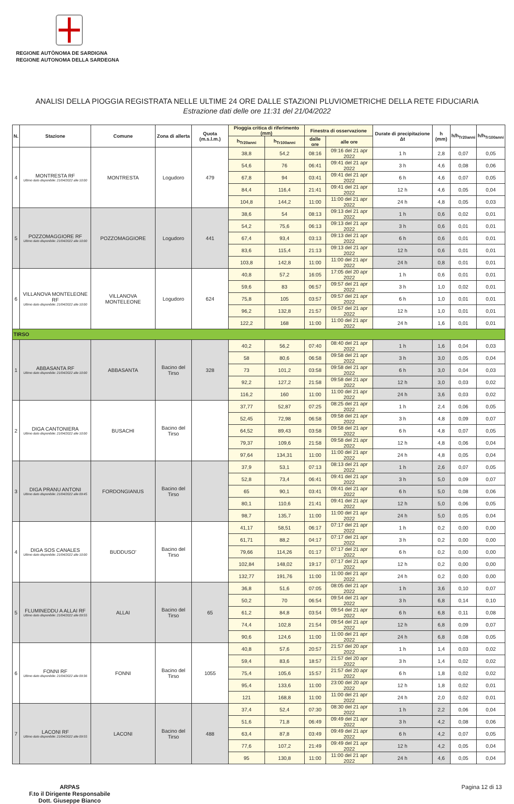REGIONE AUTÒNOMA DE SARDIGNA
REGIONE AUTONOMA DELLA SARDEGNA
ANALISI DELLA PIOGGIA REGISTRATA NELLE ULTIME 24 ORE DALLE STAZIONI PLUVIOMETRICHE DELLA RETE FIDUCIARIA
Estrazione dati delle ore 11:31 del 21/04/2022
| N. | Stazione | Comune | Zona di allerta | Quota (m.s.l.m.) | Pioggia critica di riferimento (mm) | | Finestra di osservazione | | Durate di precipitazione Δt | h (mm) | h/h<sub>Tr20anni</sub> | h/h<sub>Tr100anni</sub> |
| --- | --- | --- | --- | --- | --- | --- | --- | --- | --- | --- | --- | --- |
| | | | | | h<sub>Tr20anni</sub> | h<sub>Tr100anni</sub> | dalle ore | alle ore | | | | |
| 4 | MONTRESTA RF Ultimo dato disponibile: 21/04/2022 alle 10:00 | MONTRESTA | Logudoro | 479 | 38,8 | 54,2 | 08:16 | 09:16 del 21 apr 2022 | 1 h | 2,8 | 0,07 | 0,05 |
| | | | | | 54,6 | 76 | 06:41 | 09:41 del 21 apr 2022 | 3 h | 4,6 | 0,08 | 0,06 |
| | | | | | 67,8 | 94 | 03:41 | 09:41 del 21 apr 2022 | 6 h | 4,6 | 0,07 | 0,05 |
| | | | | | 84,4 | 116,4 | 21:41 | 09:41 del 21 apr 2022 | 12 h | 4,6 | 0,05 | 0,04 |
| | | | | | 104,8 | 144,2 | 11:00 | 11:00 del 21 apr 2022 | 24 h | 4,8 | 0,05 | 0,03 |
| 5 | POZZOMAGGIORE RF Ultimo dato disponibile: 21/04/2022 alle 10:00 | POZZOMAGGIORE | Logudoro | 441 | 38,6 | 54 | 08:13 | 09:13 del 21 apr 2022 | 1 h | 0,6 | 0,02 | 0,01 |
| | | | | | 54,2 | 75,6 | 06:13 | 09:13 del 21 apr 2022 | 3 h | 0,6 | 0,01 | 0,01 |
| | | | | | 67,4 | 93,4 | 03:13 | 09:13 del 21 apr 2022 | 6 h | 0,6 | 0,01 | 0,01 |
| | | | | | 83,6 | 115,4 | 21:13 | 09:13 del 21 apr 2022 | 12 h | 0,6 | 0,01 | 0,01 |
| | | | | | 103,8 | 142,8 | 11:00 | 11:00 del 21 apr 2022 | 24 h | 0,8 | 0,01 | 0,01 |
| 6 | VILLANOVA MONTELEONE RF Ultimo dato disponibile: 21/04/2022 alle 10:00 | VILLANOVA MONTELEONE | Logudoro | 624 | 40,8 | 57,2 | 16:05 | 17:05 del 20 apr 2022 | 1 h | 0,6 | 0,01 | 0,01 |
| | | | | | 59,6 | 83 | 06:57 | 09:57 del 21 apr 2022 | 3 h | 1,0 | 0,02 | 0,01 |
| | | | | | 75,8 | 105 | 03:57 | 09:57 del 21 apr 2022 | 6 h | 1,0 | 0,01 | 0,01 |
| | | | | | 96,2 | 132,8 | 21:57 | 09:57 del 21 apr 2022 | 12 h | 1,0 | 0,01 | 0,01 |
| | | | | | 122,2 | 168 | 11:00 | 11:00 del 21 apr 2022 | 24 h | 1,6 | 0,01 | 0,01 |
| TIRSO | | | | | | | | | | | | |
| 1 | ABBASANTA RF Ultimo dato disponibile: 21/04/2022 alle 10:00 | ABBASANTA | Bacino del Tirso | 328 | 40,2 | 56,2 | 07:40 | 08:40 del 21 apr 2022 | 1 h | 1,6 | 0,04 | 0,03 |
| | | | | | 58 | 80,6 | 06:58 | 09:58 del 21 apr 2022 | 3 h | 3,0 | 0,05 | 0,04 |
| | | | | | 73 | 101,2 | 03:58 | 09:58 del 21 apr 2022 | 6 h | 3,0 | 0,04 | 0,03 |
| | | | | | 92,2 | 127,2 | 21:58 | 09:58 del 21 apr 2022 | 12 h | 3,0 | 0,03 | 0,02 |
| | | | | | 116,2 | 160 | 11:00 | 11:00 del 21 apr 2022 | 24 h | 3,6 | 0,03 | 0,02 |
| 2 | DIGA CANTONIERA Ultimo dato disponibile: 21/04/2022 alle 10:00 | BUSACHI | Bacino del Tirso | | 37,77 | 52,87 | 07:25 | 08:25 del 21 apr 2022 | 1 h | 2,4 | 0,06 | 0,05 |
| | | | | | 52,45 | 72,98 | 06:58 | 09:58 del 21 apr 2022 | 3 h | 4,8 | 0,09 | 0,07 |
| | | | | | 64,52 | 89,43 | 03:58 | 09:58 del 21 apr 2022 | 6 h | 4,8 | 0,07 | 0,05 |
| | | | | | 79,37 | 109,6 | 21:58 | 09:58 del 21 apr 2022 | 12 h | 4,8 | 0,06 | 0,04 |
| | | | | | 97,64 | 134,31 | 11:00 | 11:00 del 21 apr 2022 | 24 h | 4,8 | 0,05 | 0,04 |
| 3 | DIGA PRANU ANTONI Ultimo dato disponibile: 21/04/2022 alle 09:45 | FORDONGIANUS | Bacino del Tirso | | 37,9 | 53,1 | 07:13 | 08:13 del 21 apr 2022 | 1 h | 2,6 | 0,07 | 0,05 |
| | | | | | 52,8 | 73,4 | 06:41 | 09:41 del 21 apr 2022 | 3 h | 5,0 | 0,09 | 0,07 |
| | | | | | 65 | 90,1 | 03:41 | 09:41 del 21 apr 2022 | 6 h | 5,0 | 0,08 | 0,06 |
| | | | | | 80,1 | 110,6 | 21:41 | 09:41 del 21 apr 2022 | 12 h | 5,0 | 0,06 | 0,05 |
| | | | | | 98,7 | 135,7 | 11:00 | 11:00 del 21 apr 2022 | 24 h | 5,0 | 0,05 | 0,04 |
| 4 | DIGA SOS CANALES Ultimo dato disponibile: 21/04/2022 alle 10:00 | BUDDUSO' | Bacino del Tirso | | 41,17 | 58,51 | 06:17 | 07:17 del 21 apr 2022 | 1 h | 0,2 | 0,00 | 0,00 |
| | | | | | 61,71 | 88,2 | 04:17 | 07:17 del 21 apr 2022 | 3 h | 0,2 | 0,00 | 0,00 |
| | | | | | 79,66 | 114,26 | 01:17 | 07:17 del 21 apr 2022 | 6 h | 0,2 | 0,00 | 0,00 |
| | | | | | 102,84 | 148,02 | 19:17 | 07:17 del 21 apr 2022 | 12 h | 0,2 | 0,00 | 0,00 |
| | | | | | 132,77 | 191,76 | 11:00 | 11:00 del 21 apr 2022 | 24 h | 0,2 | 0,00 | 0,00 |
| 5 | FLUMINEDDU A ALLAI RF Ultimo dato disponibile: 21/04/2022 alle 09:55 | ALLAI | Bacino del Tirso | 65 | 36,8 | 51,6 | 07:05 | 08:05 del 21 apr 2022 | 1 h | 3,6 | 0,10 | 0,07 |
| | | | | | 50,2 | 70 | 06:54 | 09:54 del 21 apr 2022 | 3 h | 6,8 | 0,14 | 0,10 |
| | | | | | 61,2 | 84,8 | 03:54 | 09:54 del 21 apr 2022 | 6 h | 6,8 | 0,11 | 0,08 |
| | | | | | 74,4 | 102,8 | 21:54 | 09:54 del 21 apr 2022 | 12 h | 6,8 | 0,09 | 0,07 |
| | | | | | 90,6 | 124,6 | 11:00 | 11:00 del 21 apr 2022 | 24 h | 6,8 | 0,08 | 0,05 |
| 6 | FONNI RF Ultimo dato disponibile: 21/04/2022 alle 09:36 | FONNI | Bacino del Tirso | 1055 | 40,8 | 57,6 | 20:57 | 21:57 del 20 apr 2022 | 1 h | 1,4 | 0,03 | 0,02 |
| | | | | | 59,4 | 83,6 | 18:57 | 21:57 del 20 apr 2022 | 3 h | 1,4 | 0,02 | 0,02 |
| | | | | | 75,4 | 105,6 | 15:57 | 21:57 del 20 apr 2022 | 6 h | 1,8 | 0,02 | 0,02 |
| | | | | | 95,4 | 133,6 | 11:00 | 23:00 del 20 apr 2022 | 12 h | 1,8 | 0,02 | 0,01 |
| | | | | | 121 | 168,8 | 11:00 | 11:00 del 21 apr 2022 | 24 h | 2,0 | 0,02 | 0,01 |
| 7 | LACONI RF Ultimo dato disponibile: 21/04/2022 alle 09:55 | LACONI | Bacino del Tirso | 488 | 37,4 | 52,4 | 07:30 | 08:30 del 21 apr 2022 | 1 h | 2,2 | 0,06 | 0,04 |
| | | | | | 51,6 | 71,8 | 06:49 | 09:49 del 21 apr 2022 | 3 h | 4,2 | 0,08 | 0,06 |
| | | | | | 63,4 | 87,8 | 03:49 | 09:49 del 21 apr 2022 | 6 h | 4,2 | 0,07 | 0,05 |
| | | | | | 77,6 | 107,2 | 21:49 | 09:49 del 21 apr 2022 | 12 h | 4,2 | 0,05 | 0,04 |
| | | | | | 95 | 130,8 | 11:00 | 11:00 del 21 apr 2022 | 24 h | 4,6 | 0,05 | 0,04 |
ARPAS
F.to il Dirigente Responsabile
Dott. Giuseppe Bianco
Pagina 12 di 13